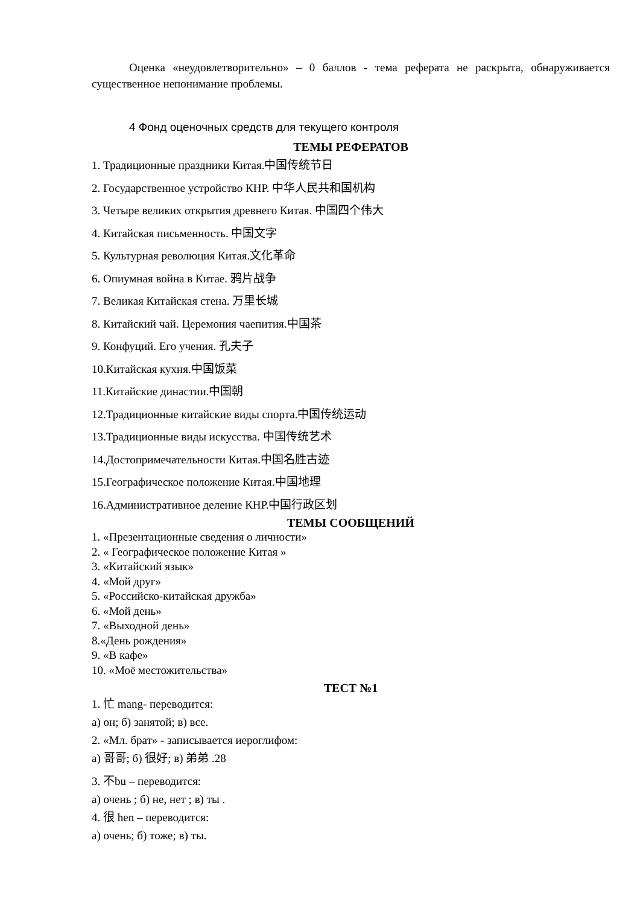Оценка «неудовлетворительно» – 0 баллов - тема реферата не раскрыта, обнаруживается существенное непонимание проблемы.
4 Фонд оценочных средств для текущего контроля
ТЕМЫ РЕФЕРАТОВ
1. Традиционные праздники Китая.中国传统节日
2. Государственное устройство КНР. 中华人民共和国机构
3. Четыре великих открытия древнего Китая. 中国四个伟大
4. Китайская письменность. 中国文字
5. Культурная революция Китая.文化革命
6. Опиумная война в Китае. 鸦片战争
7. Великая Китайская стена. 万里长城
8. Китайский чай. Церемония чаепития.中国茶
9. Конфуций. Его учения. 孔夫子
10.Китайская кухня.中国饭菜
11.Китайские династии.中国朝
12.Традиционные китайские виды спорта.中国传统运动
13.Традиционные виды искусства. 中国传统艺术
14.Достопримечательности Китая.中国名胜古迹
15.Географическое положение Китая.中国地理
16.Административное деление КНР.中国行政区划
ТЕМЫ СООБЩЕНИЙ
1. «Презентационные сведения о личности»
2. « Географическое положение Китая »
3. «Китайский язык»
4. «Мой друг»
5. «Российско-китайская дружба»
6. «Мой день»
7. «Выходной день»
8.«День рождения»
9. «В кафе»
10. «Моё местожительства»
ТЕСТ №1
1. 忙 mang- переводится:
а) он; б) занятой; в) все.
2. «Мл. брат» - записывается иероглифом:
а) 哥哥; б) 很好; в) 弟弟 .28
3. 不bu – переводится:
а) очень ; б) не, нет ; в) ты .
4. 很 hen – переводится:
а) очень; б) тоже; в) ты.